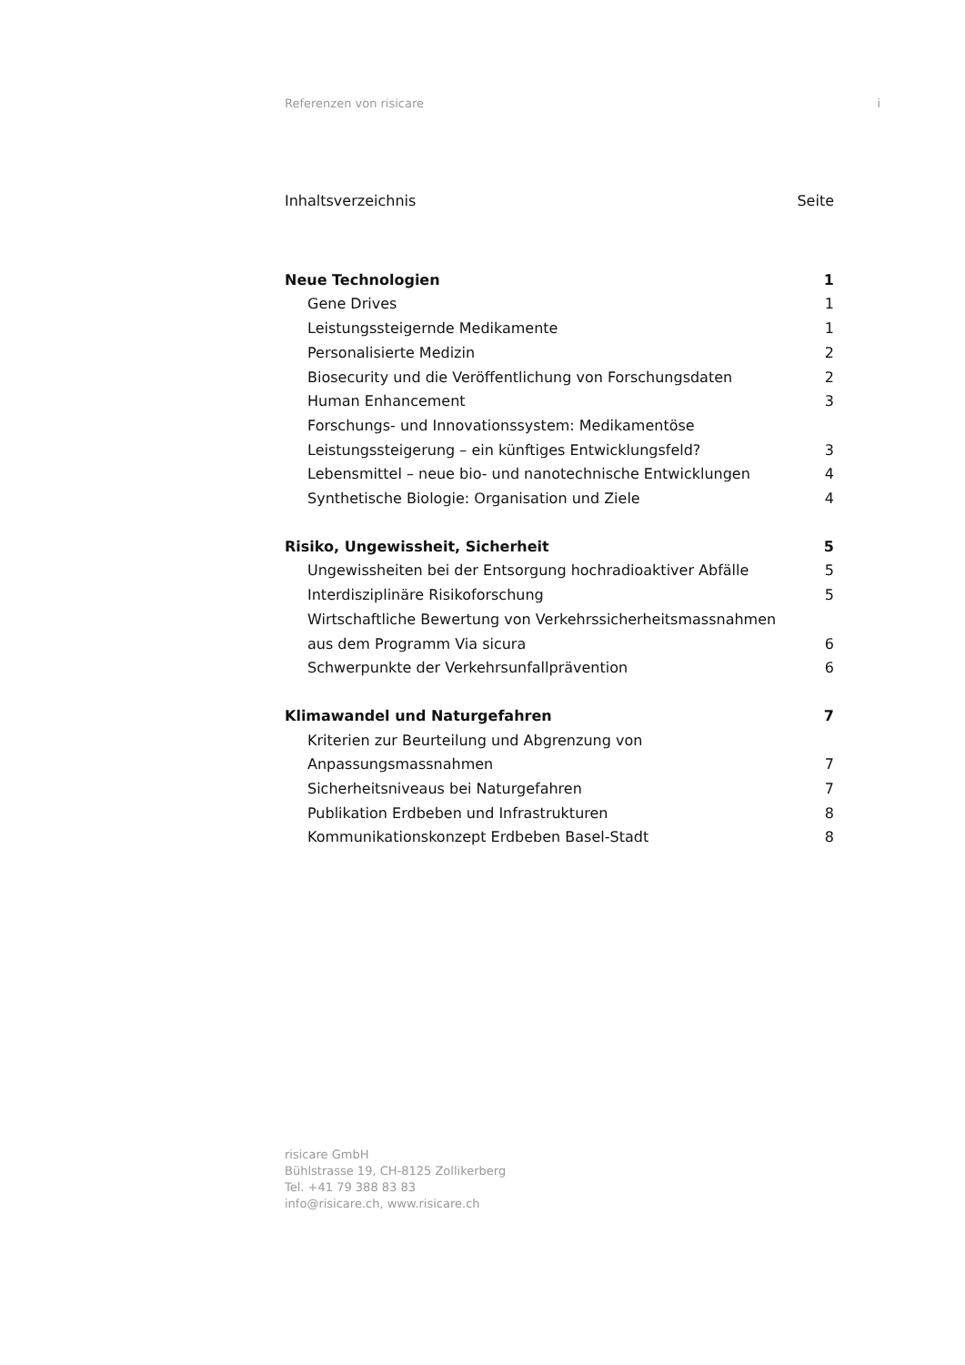Referenzen von risicare i
Inhaltsverzeichnis Seite
Neue Technologien 1
Gene Drives 1
Leistungssteigernde Medikamente 1
Personalisierte Medizin 2
Biosecurity und die Veröffentlichung von Forschungsdaten 2
Human Enhancement 3
Forschungs- und Innovationssystem: Medikamentöse
Leistungssteigerung – ein künftiges Entwicklungsfeld? 3
Lebensmittel – neue bio- und nanotechnische Entwicklungen 4
Synthetische Biologie: Organisation und Ziele 4
Risiko, Ungewissheit, Sicherheit 5
Ungewissheiten bei der Entsorgung hochradioaktiver Abfälle 5
Interdisziplinäre Risikoforschung 5
Wirtschaftliche Bewertung von Verkehrssicherheitsmassnahmen
aus dem Programm Via sicura 6
Schwerpunkte der Verkehrsunfallprävention 6
Klimawandel und Naturgefahren 7
Kriterien zur Beurteilung und Abgrenzung von
Anpassungsmassnahmen 7
Sicherheitsniveaus bei Naturgefahren 7
Publikation Erdbeben und Infrastrukturen 8
Kommunikationskonzept Erdbeben Basel-Stadt 8
risicare GmbH
Bühlstrasse 19, CH-8125 Zollikerberg
Tel. +41 79 388 83 83
info@risicare.ch, www.risicare.ch